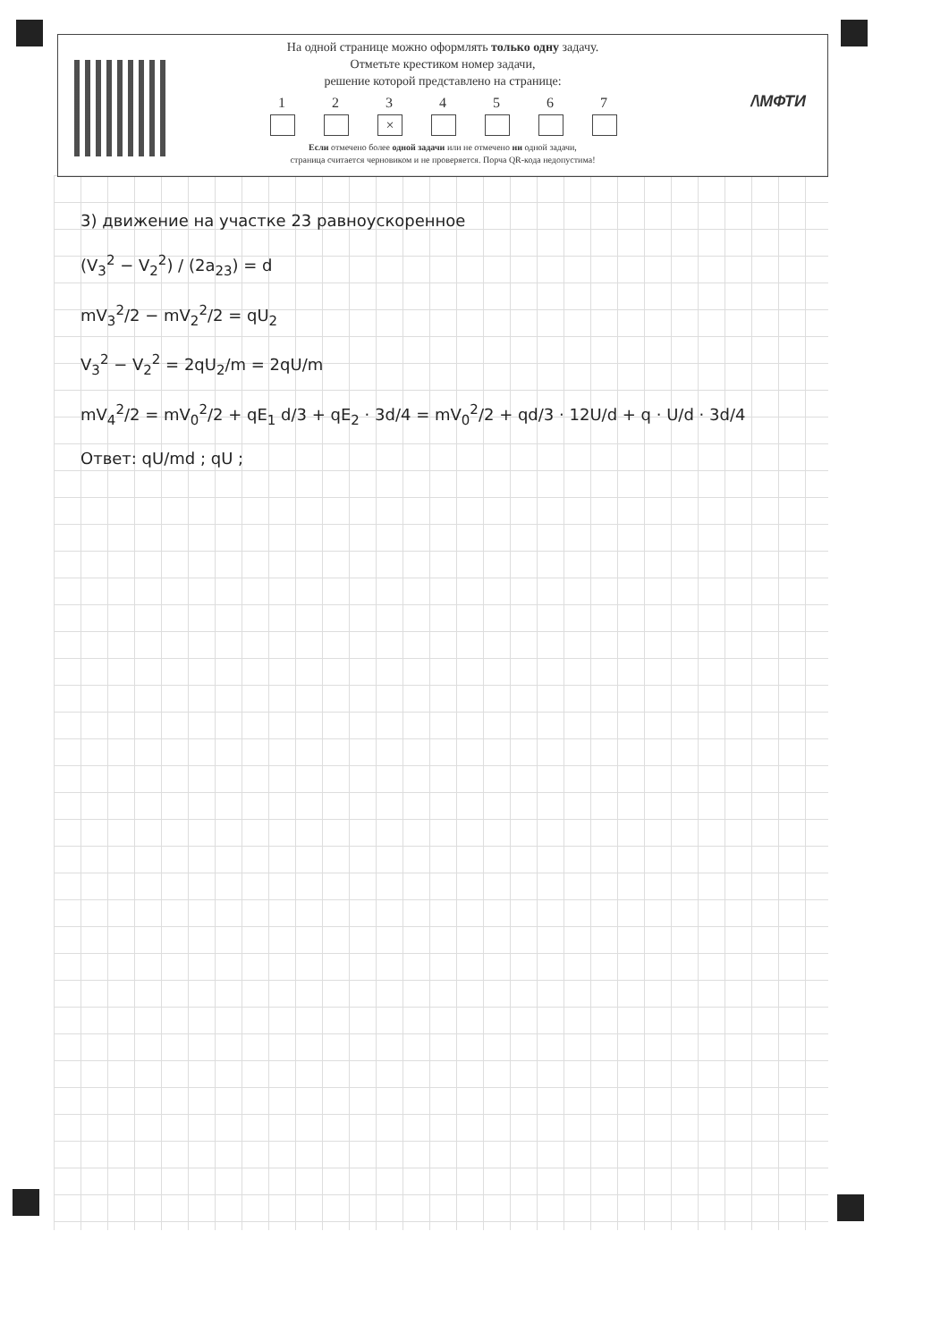На одной странице можно оформлять только одну задачу.
Отметьте крестиком номер задачи,
решение которой представлено на странице:
1 2 3
×
4 5 6 7
Если отмечено более одной задачи или не отмечено ни одной задачи,
страница считается черновиком и не проверяется. Порча QR-кода недопустима!
/\МФТИ
3) движение на участке 23 равноускоренное
(V<sub>3</sub><sup>2</sup> − V<sub>2</sub><sup>2</sup>) / (2a<sub>23</sub>) = d
mV<sub>3</sub><sup>2</sup>/2 − mV<sub>2</sub><sup>2</sup>/2 = qU<sub>2</sub>
V<sub>3</sub><sup>2</sup> − V<sub>2</sub><sup>2</sup> = 2qU<sub>2</sub>/m = 2qU/m
mV<sub>4</sub><sup>2</sup>/2 = mV<sub>0</sub><sup>2</sup>/2 + qE<sub>1</sub> d/3 + qE<sub>2</sub> · 3d/4 = mV<sub>0</sub><sup>2</sup>/2 + qd/3 · 12U/d + q · U/d · 3d/4
Ответ: qU/md ; qU ;